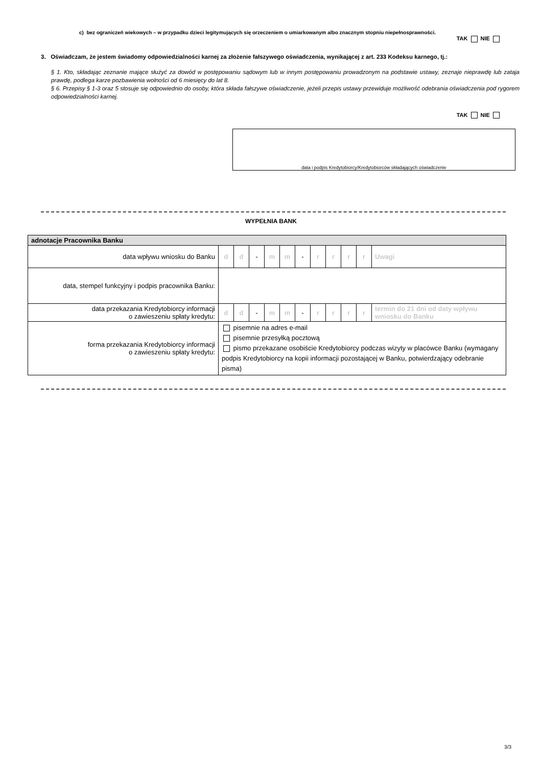c) bez ograniczeń wiekowych – w przypadku dzieci legitymujących się orzeczeniem o umiarkowanym albo znacznym stopniu niepełnosprawności.
TAK NIE
3. Oświadczam, że jestem świadomy odpowiedzialności karnej za złożenie fałszywego oświadczenia, wynikającej z art. 233 Kodeksu karnego, tj.:
§ 1. Kto, składając zeznanie mające służyć za dowód w postępowaniu sądowym lub w innym postępowaniu prowadzonym na podstawie ustawy, zeznaje nieprawdę lub zataja prawdę, podlega karze pozbawienia wolności od 6 miesięcy do lat 8.
§ 6. Przepisy § 1-3 oraz 5 stosuje się odpowiednio do osoby, która składa fałszywe oświadczenie, jeżeli przepis ustawy przewiduje możliwość odebrania oświadczenia pod rygorem odpowiedzialności karnej.
TAK NIE
data i podpis Kredytobiorcy/Kredytobiorców składających oświadczenie
WYPEŁNIA BANK
| adnotacje Pracownika Banku | | | | | | | | | | | |
| data wpływu wniosku do Banku | d | d | - | m | m | - | r | r | r | r | Uwagi |
| data, stempel funkcyjny i podpis pracownika Banku: | | | | | | | | | | | |
| data przekazania Kredytobiorcy informacji o zawieszeniu spłaty kredytu: | d | d | - | m | m | - | r | r | r | r | termin do 21 dni od daty wpływu wniosku do Banku |
| forma przekazania Kredytobiorcy informacji o zawieszeniu spłaty kredytu: | pisemnie na adres e-mail pisemnie przesyłką pocztową pismo przekazane osobiście Kredytobiorcy podczas wizyty w placówce Banku (wymagany podpis Kredytobiorcy na kopii informacji pozostającej w Banku, potwierdzający odebranie pisma) | | | | | | | | | | |
3/3